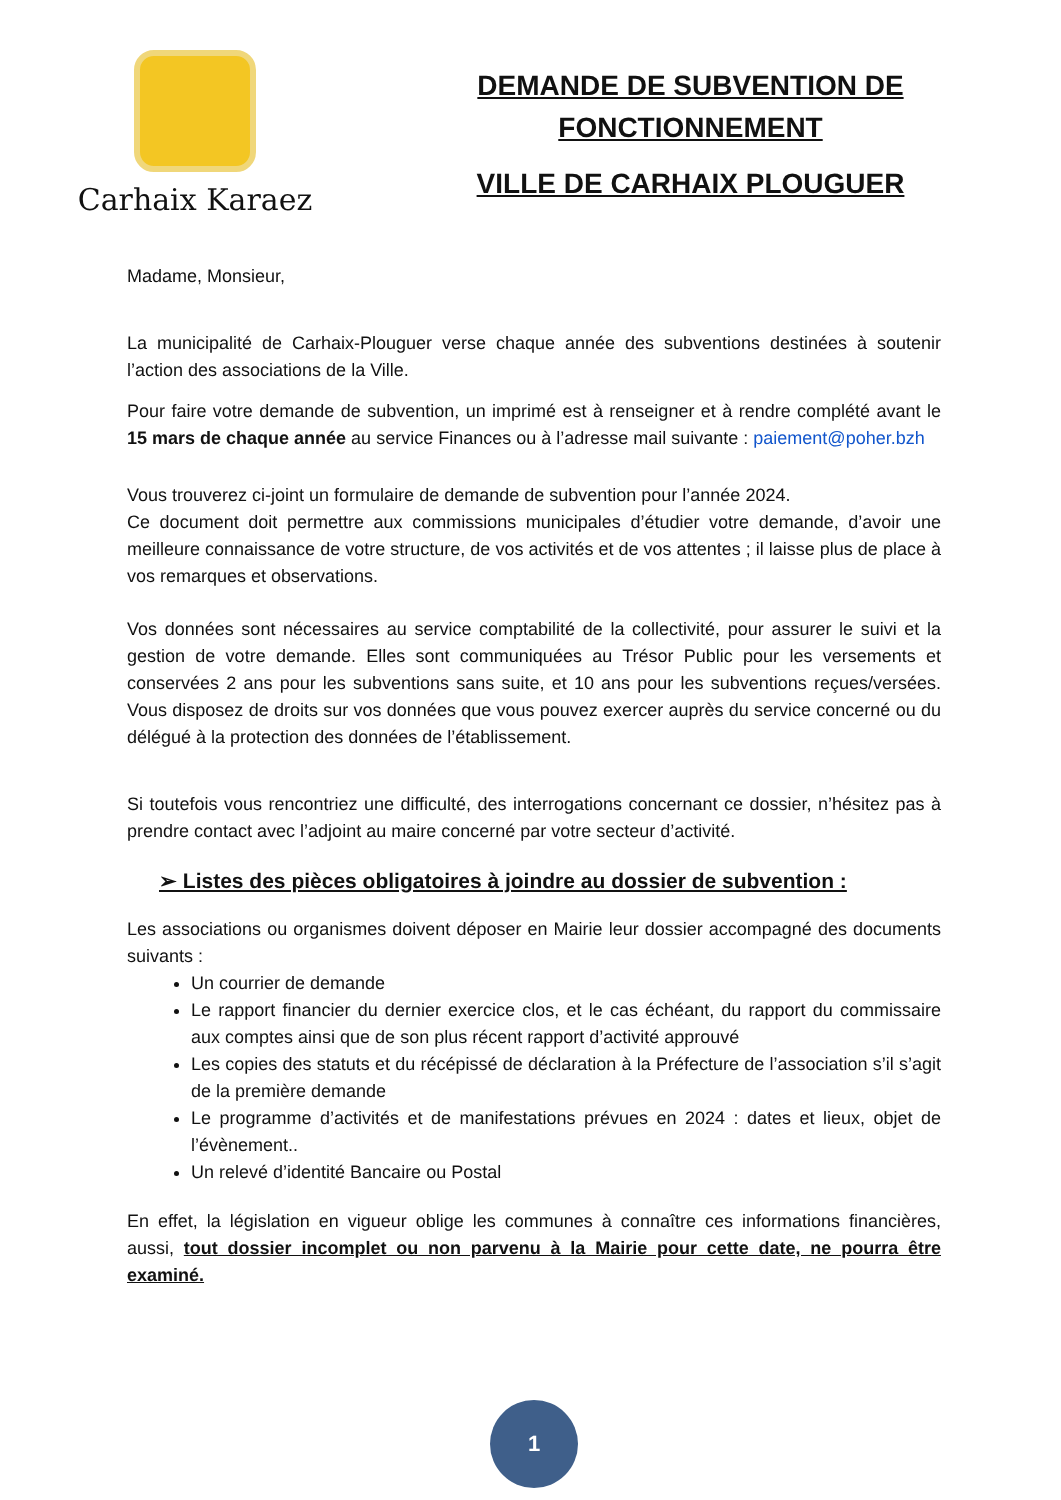Carhaix Karaez
DEMANDE DE SUBVENTION DE
FONCTIONNEMENT
VILLE DE CARHAIX PLOUGUER
Madame, Monsieur,
La municipalité de Carhaix-Plouguer verse chaque année des subventions destinées à soutenir l’action des associations de la Ville.
Pour faire votre demande de subvention, un imprimé est à renseigner et à rendre complété avant le 15 mars de chaque année au service Finances ou à l’adresse mail suivante : paiement@poher.bzh
Vous trouverez ci-joint un formulaire de demande de subvention pour l’année 2024.
Ce document doit permettre aux commissions municipales d’étudier votre demande, d’avoir une meilleure connaissance de votre structure, de vos activités et de vos attentes ; il laisse plus de place à vos remarques et observations.
Vos données sont nécessaires au service comptabilité de la collectivité, pour assurer le suivi et la gestion de votre demande. Elles sont communiquées au Trésor Public pour les versements et conservées 2 ans pour les subventions sans suite, et 10 ans pour les subventions reçues/versées. Vous disposez de droits sur vos données que vous pouvez exercer auprès du service concerné ou du délégué à la protection des données de l’établissement.
Si toutefois vous rencontriez une difficulté, des interrogations concernant ce dossier, n’hésitez pas à prendre contact avec l’adjoint au maire concerné par votre secteur d’activité.
➢ Listes des pièces obligatoires à joindre au dossier de subvention :
Les associations ou organismes doivent déposer en Mairie leur dossier accompagné des documents suivants :
Un courrier de demande
Le rapport financier du dernier exercice clos, et le cas échéant, du rapport du commissaire aux comptes ainsi que de son plus récent rapport d’activité approuvé
Les copies des statuts et du récépissé de déclaration à la Préfecture de l’association s’il s’agit de la première demande
Le programme d’activités et de manifestations prévues en 2024 : dates et lieux, objet de l’évènement..
Un relevé d’identité Bancaire ou Postal
En effet, la législation en vigueur oblige les communes à connaître ces informations financières, aussi, tout dossier incomplet ou non parvenu à la Mairie pour cette date, ne pourra être examiné.
1